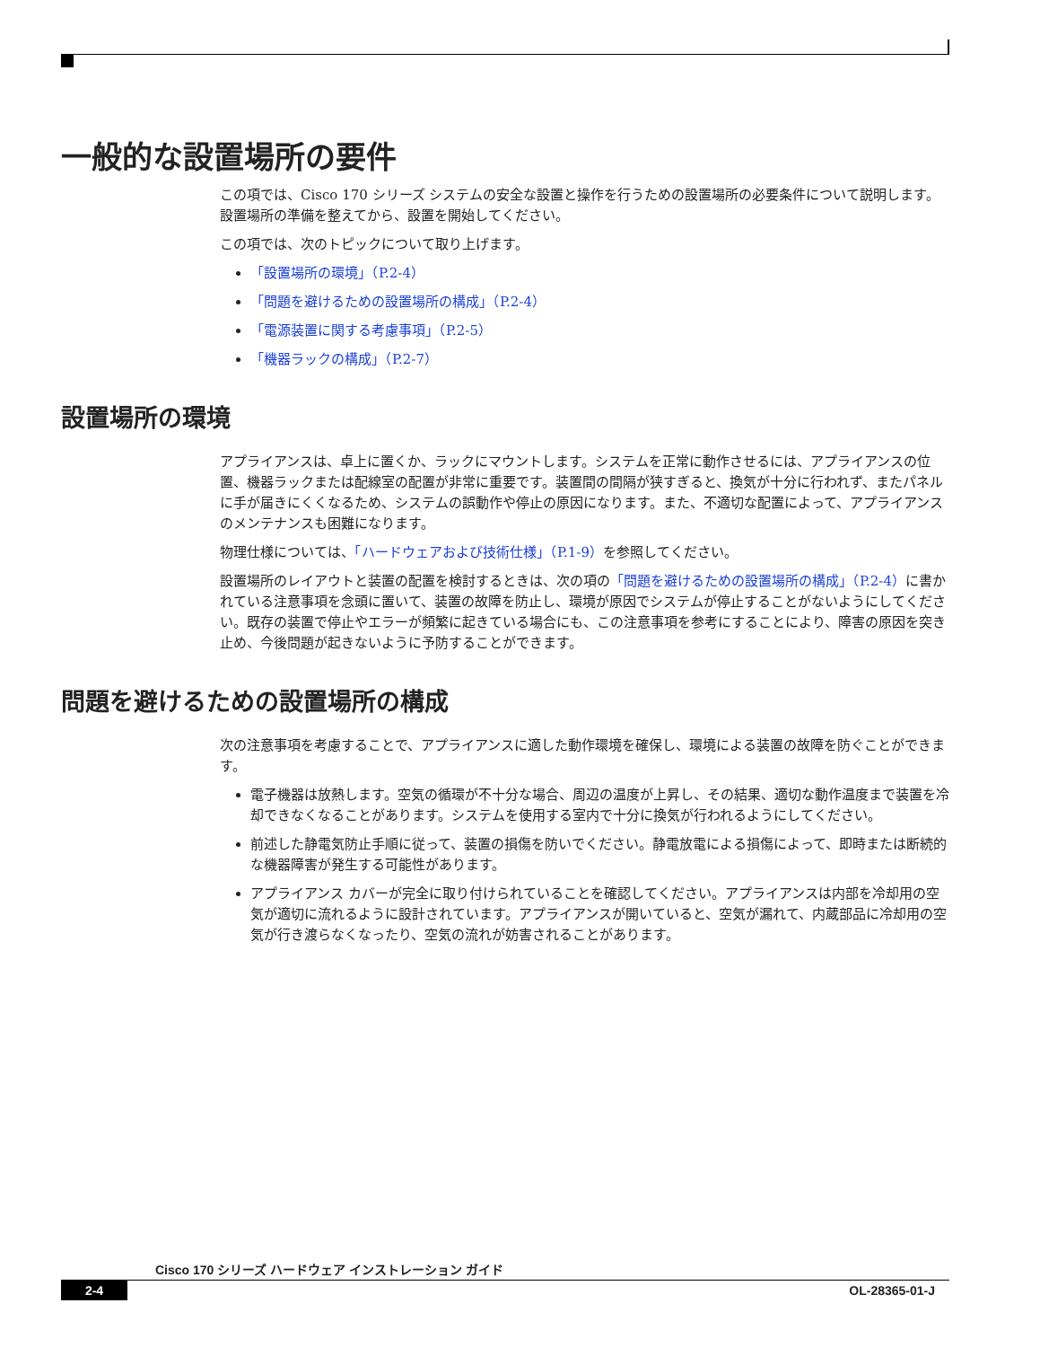一般的な設置場所の要件
この項では、Cisco 170 シリーズ システムの安全な設置と操作を行うための設置場所の必要条件について説明します。設置場所の準備を整えてから、設置を開始してください。
この項では、次のトピックについて取り上げます。
「設置場所の環境」（P.2-4）
「問題を避けるための設置場所の構成」（P.2-4）
「電源装置に関する考慮事項」（P.2-5）
「機器ラックの構成」（P.2-7）
設置場所の環境
アプライアンスは、卓上に置くか、ラックにマウントします。システムを正常に動作させるには、アプライアンスの位置、機器ラックまたは配線室の配置が非常に重要です。装置間の間隔が狭すぎると、換気が十分に行われず、またパネルに手が届きにくくなるため、システムの誤動作や停止の原因になります。また、不適切な配置によって、アプライアンスのメンテナンスも困難になります。
物理仕様については、「ハードウェアおよび技術仕様」（P.1-9）を参照してください。
設置場所のレイアウトと装置の配置を検討するときは、次の項の「問題を避けるための設置場所の構成」（P.2-4）に書かれている注意事項を念頭に置いて、装置の故障を防止し、環境が原因でシステムが停止することがないようにしてください。既存の装置で停止やエラーが頻繁に起きている場合にも、この注意事項を参考にすることにより、障害の原因を突き止め、今後問題が起きないように予防することができます。
問題を避けるための設置場所の構成
次の注意事項を考慮することで、アプライアンスに適した動作環境を確保し、環境による装置の故障を防ぐことができます。
電子機器は放熱します。空気の循環が不十分な場合、周辺の温度が上昇し、その結果、適切な動作温度まで装置を冷却できなくなることがあります。システムを使用する室内で十分に換気が行われるようにしてください。
前述した静電気防止手順に従って、装置の損傷を防いでください。静電放電による損傷によって、即時または断続的な機器障害が発生する可能性があります。
アプライアンス カバーが完全に取り付けられていることを確認してください。アプライアンスは内部を冷却用の空気が適切に流れるように設計されています。アプライアンスが開いていると、空気が漏れて、内蔵部品に冷却用の空気が行き渡らなくなったり、空気の流れが妨害されることがあります。
Cisco 170 シリーズ ハードウェア インストレーション ガイド
2-4 OL-28365-01-J